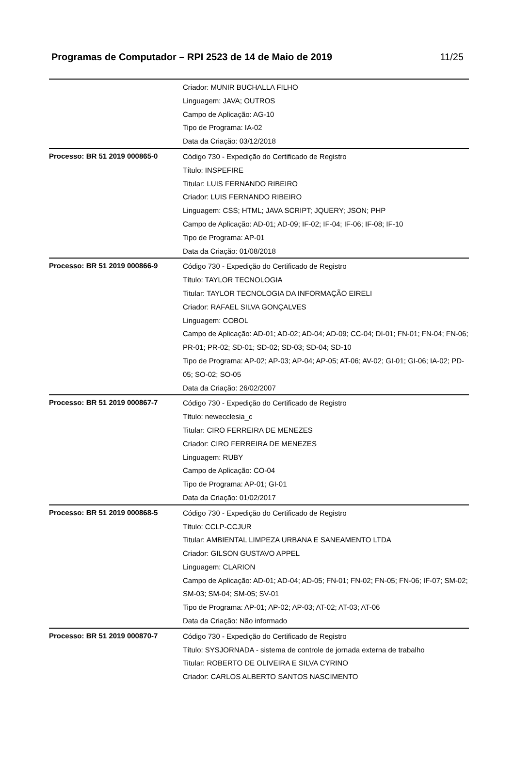Programas de Computador – RPI 2523 de 14 de Maio de 2019
11/25
| | Criador: MUNIR BUCHALLA FILHO Linguagem: JAVA; OUTROS Campo de Aplicação: AG-10 Tipo de Programa: IA-02 Data da Criação: 03/12/2018 |
| Processo: BR 51 2019 000865-0 | Código 730 - Expedição do Certificado de Registro Título: INSPEFIRE Titular: LUIS FERNANDO RIBEIRO Criador: LUIS FERNANDO RIBEIRO Linguagem: CSS; HTML; JAVA SCRIPT; JQUERY; JSON; PHP Campo de Aplicação: AD-01; AD-09; IF-02; IF-04; IF-06; IF-08; IF-10 Tipo de Programa: AP-01 Data da Criação: 01/08/2018 |
| Processo: BR 51 2019 000866-9 | Código 730 - Expedição do Certificado de Registro Título: TAYLOR TECNOLOGIA Titular: TAYLOR TECNOLOGIA DA INFORMAÇÃO EIRELI Criador: RAFAEL SILVA GONÇALVES Linguagem: COBOL Campo de Aplicação: AD-01; AD-02; AD-04; AD-09; CC-04; DI-01; FN-01; FN-04; FN-06; PR-01; PR-02; SD-01; SD-02; SD-03; SD-04; SD-10 Tipo de Programa: AP-02; AP-03; AP-04; AP-05; AT-06; AV-02; GI-01; GI-06; IA-02; PD-05; SO-02; SO-05 Data da Criação: 26/02/2007 |
| Processo: BR 51 2019 000867-7 | Código 730 - Expedição do Certificado de Registro Título: newecclesia_c Titular: CIRO FERREIRA DE MENEZES Criador: CIRO FERREIRA DE MENEZES Linguagem: RUBY Campo de Aplicação: CO-04 Tipo de Programa: AP-01; GI-01 Data da Criação: 01/02/2017 |
| Processo: BR 51 2019 000868-5 | Código 730 - Expedição do Certificado de Registro Título: CCLP-CCJUR Titular: AMBIENTAL LIMPEZA URBANA E SANEAMENTO LTDA Criador: GILSON GUSTAVO APPEL Linguagem: CLARION Campo de Aplicação: AD-01; AD-04; AD-05; FN-01; FN-02; FN-05; FN-06; IF-07; SM-02; SM-03; SM-04; SM-05; SV-01 Tipo de Programa: AP-01; AP-02; AP-03; AT-02; AT-03; AT-06 Data da Criação: Não informado |
| Processo: BR 51 2019 000870-7 | Código 730 - Expedição do Certificado de Registro Título: SYSJORNADA - sistema de controle de jornada externa de trabalho Titular: ROBERTO DE OLIVEIRA E SILVA CYRINO Criador: CARLOS ALBERTO SANTOS NASCIMENTO |